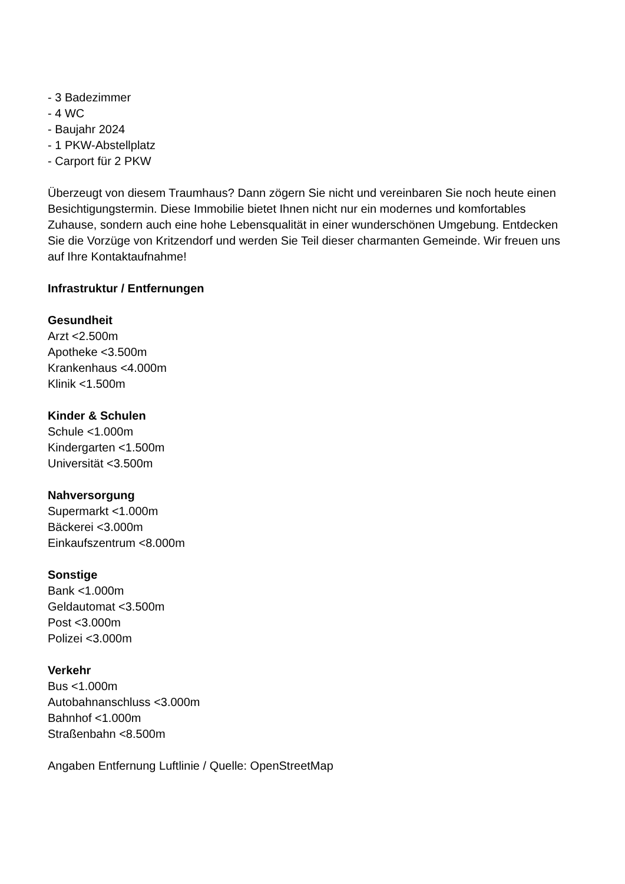- 3 Badezimmer
- 4 WC
- Baujahr 2024
- 1 PKW-Abstellplatz
- Carport für 2 PKW
Überzeugt von diesem Traumhaus? Dann zögern Sie nicht und vereinbaren Sie noch heute einen Besichtigungstermin. Diese Immobilie bietet Ihnen nicht nur ein modernes und komfortables Zuhause, sondern auch eine hohe Lebensqualität in einer wunderschönen Umgebung. Entdecken Sie die Vorzüge von Kritzendorf und werden Sie Teil dieser charmanten Gemeinde. Wir freuen uns auf Ihre Kontaktaufnahme!
Infrastruktur / Entfernungen
Gesundheit
Arzt <2.500m
Apotheke <3.500m
Krankenhaus <4.000m
Klinik <1.500m
Kinder & Schulen
Schule <1.000m
Kindergarten <1.500m
Universität <3.500m
Nahversorgung
Supermarkt <1.000m
Bäckerei <3.000m
Einkaufszentrum <8.000m
Sonstige
Bank <1.000m
Geldautomat <3.500m
Post <3.000m
Polizei <3.000m
Verkehr
Bus <1.000m
Autobahnanschluss <3.000m
Bahnhof <1.000m
Straßenbahn <8.500m
Angaben Entfernung Luftlinie / Quelle: OpenStreetMap